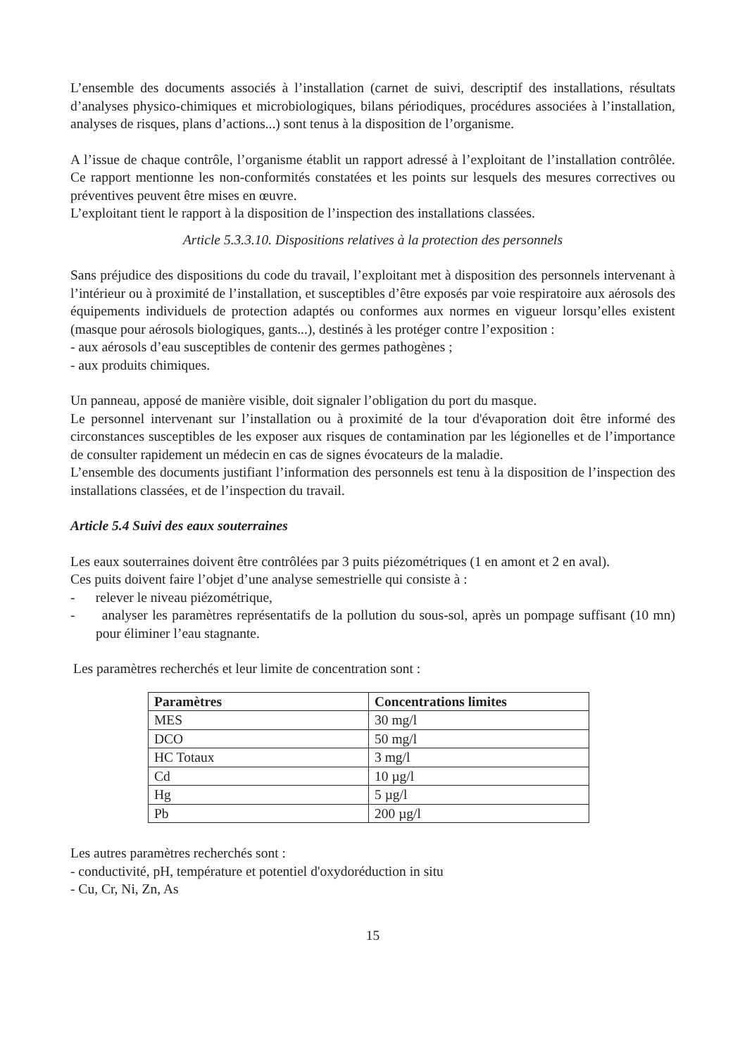L’ensemble des documents associés à l’installation (carnet de suivi, descriptif des installations, résultats d’analyses physico-chimiques et microbiologiques, bilans périodiques, procédures associées à l’installation, analyses de risques, plans d’actions...) sont tenus à la disposition de l’organisme.
A l’issue de chaque contrôle, l’organisme établit un rapport adressé à l’exploitant de l’installation contrôlée. Ce rapport mentionne les non-conformités constatées et les points sur lesquels des mesures correctives ou préventives peuvent être mises en œuvre.
L’exploitant tient le rapport à la disposition de l’inspection des installations classées.
Article 5.3.3.10. Dispositions relatives à la protection des personnels
Sans préjudice des dispositions du code du travail, l’exploitant met à disposition des personnels intervenant à l’intérieur ou à proximité de l’installation, et susceptibles d’être exposés par voie respiratoire aux aérosols des équipements individuels de protection adaptés ou conformes aux normes en vigueur lorsqu’elles existent (masque pour aérosols biologiques, gants...), destinés à les protéger contre l’exposition :
- aux aérosols d’eau susceptibles de contenir des germes pathogènes ;
- aux produits chimiques.
Un panneau, apposé de manière visible, doit signaler l’obligation du port du masque.
Le personnel intervenant sur l’installation ou à proximité de la tour d'évaporation doit être informé des circonstances susceptibles de les exposer aux risques de contamination par les légionelles et de l’importance de consulter rapidement un médecin en cas de signes évocateurs de la maladie.
L’ensemble des documents justifiant l’information des personnels est tenu à la disposition de l’inspection des installations classées, et de l’inspection du travail.
Article 5.4 Suivi des eaux souterraines
Les eaux souterraines doivent être contrôlées par 3 puits piézométriques (1 en amont et 2 en aval).
Ces puits doivent faire l’objet d’une analyse semestrielle qui consiste à :
- relever le niveau piézométrique,
- analyser les paramètres représentatifs de la pollution du sous-sol, après un pompage suffisant (10 mn) pour éliminer l’eau stagnante.
Les paramètres recherchés et leur limite de concentration sont :
| Paramètres | Concentrations limites |
| --- | --- |
| MES | 30 mg/l |
| DCO | 50 mg/l |
| HC Totaux | 3 mg/l |
| Cd | 10 µg/l |
| Hg | 5 µg/l |
| Pb | 200 µg/l |
Les autres paramètres recherchés sont :
- conductivité, pH, température et potentiel d'oxydoréduction in situ
- Cu, Cr, Ni, Zn, As
15